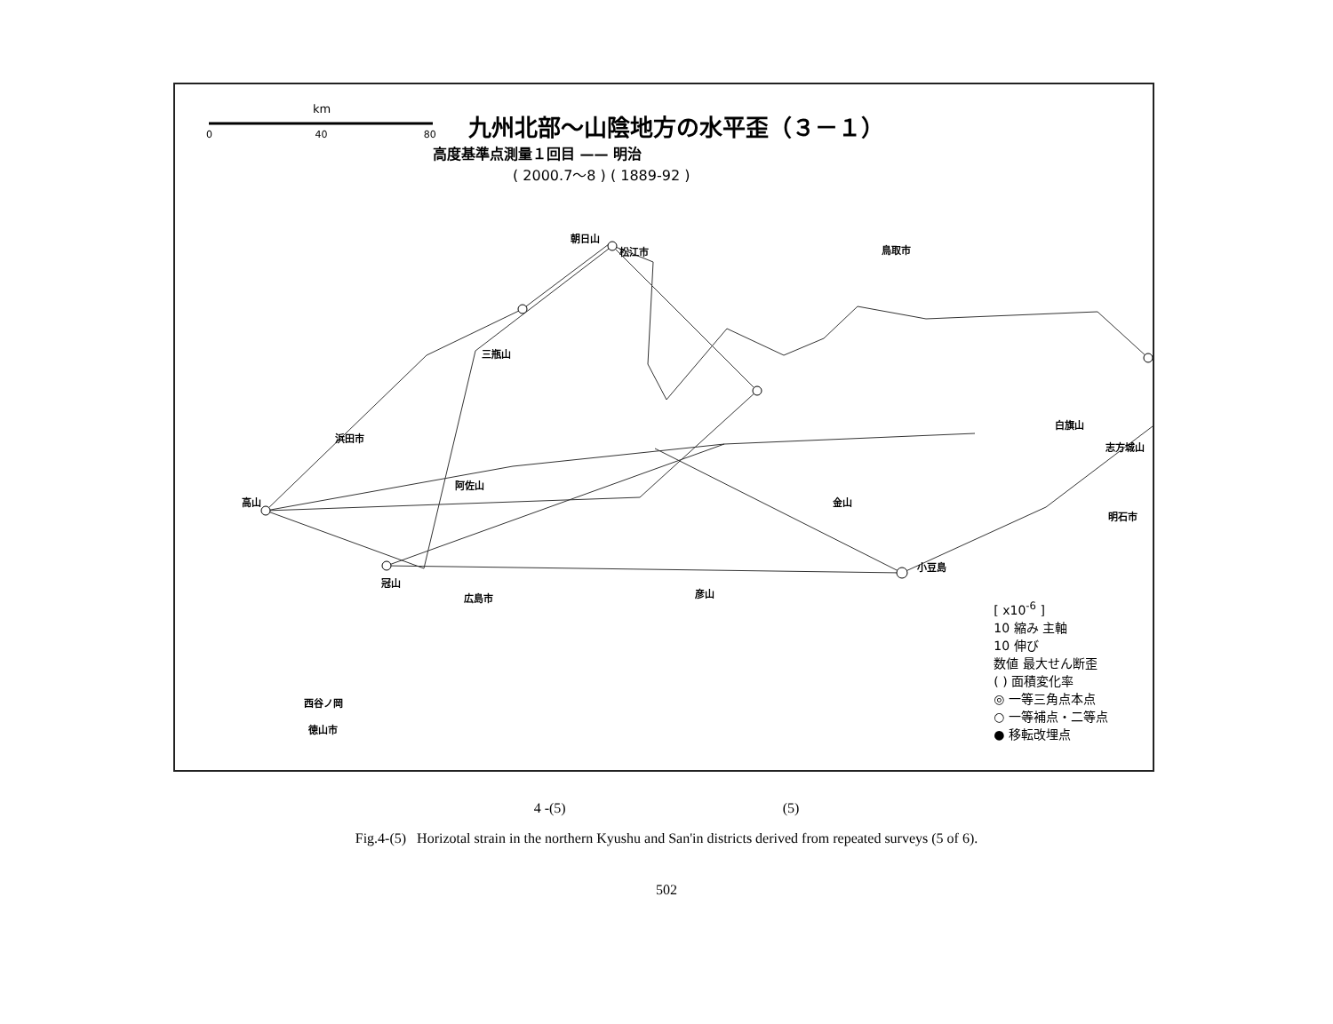九州北部～山陰地方の水平歪（３－１）
高度基準点測量１回目 —— 明治
( 2000.7～8 ) ( 1889-92 )
km
0 40 80
朝日山
松江市 鳥取市
三瓶山
浜田市
高山
阿佐山
冠山
広島市 彦山
小豆島
金山
白旗山
志方城山
明石市
西谷ノ岡
徳山市
[ x10<sup>-6</sup> ]
10 縮み 主軸
10 伸び
数値 最大せん断歪
( ) 面積変化率
◎ 一等三角点本点
○ 一等補点・二等点
● 移転改埋点
4 -(5) (5)
Fig.4-(5) Horizotal strain in the northern Kyushu and San'in districts derived from repeated surveys (5 of 6).
502